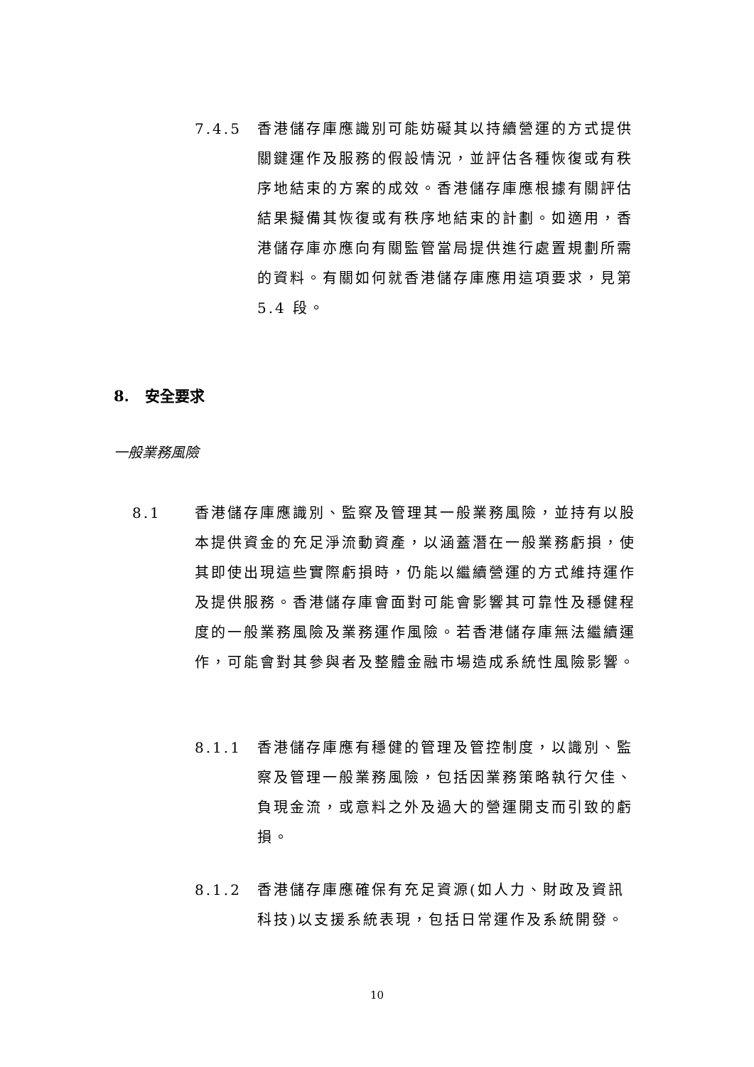7.4.5 香港儲存庫應識別可能妨礙其以持續營運的方式提供關鍵運作及服務的假設情況，並評估各種恢復或有秩序地結束的方案的成效。香港儲存庫應根據有關評估結果擬備其恢復或有秩序地結束的計劃。如適用，香港儲存庫亦應向有關監管當局提供進行處置規劃所需的資料。有關如何就香港儲存庫應用這項要求，見第 5.4 段。
8. 安全要求
一般業務風險
8.1 香港儲存庫應識別、監察及管理其一般業務風險，並持有以股本提供資金的充足淨流動資產，以涵蓋潛在一般業務虧損，使其即使出現這些實際虧損時，仍能以繼續營運的方式維持運作及提供服務。香港儲存庫會面對可能會影響其可靠性及穩健程度的一般業務風險及業務運作風險。若香港儲存庫無法繼續運作，可能會對其參與者及整體金融市場造成系統性風險影響。
8.1.1 香港儲存庫應有穩健的管理及管控制度，以識別、監察及管理一般業務風險，包括因業務策略執行欠佳、負現金流，或意料之外及過大的營運開支而引致的虧損。
8.1.2 香港儲存庫應確保有充足資源(如人力、財政及資訊科技)以支援系統表現，包括日常運作及系統開發。
10